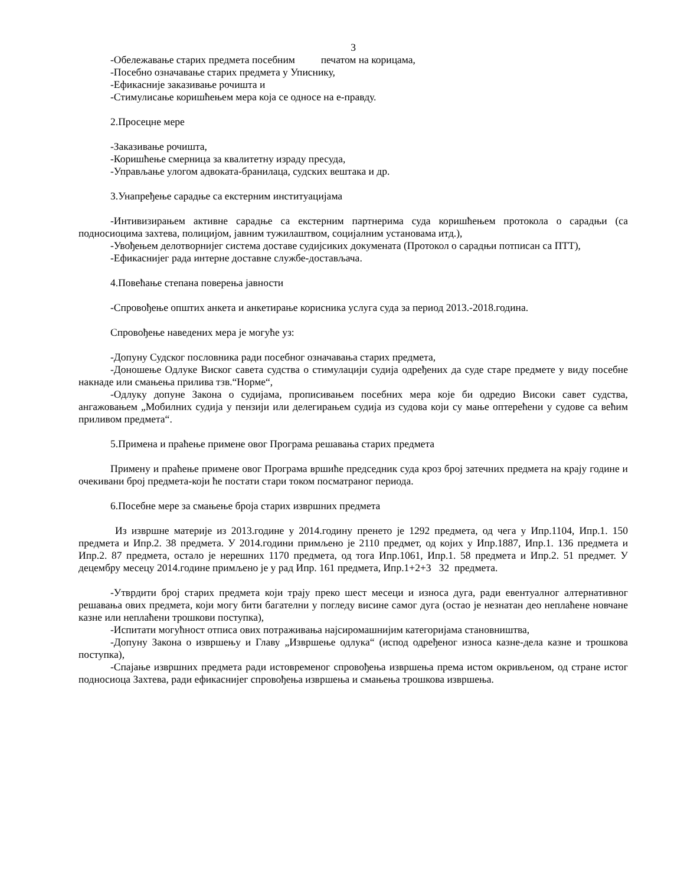3
-Обележавање старих предмета посебним печатом на корицама,
-Посебно означавање старих предмета у Уписнику,
-Ефикасније заказивање рочишта и
-Стимулисање коришћењем мера која се односе на е-правду.
2.Просецне мере
-Заказивање рочишта,
-Коришћење смерница за квалитетну израду пресуда,
-Управљање улогом адвоката-бранилаца, судских вештака и др.
3.Унапређење сарадње са екстерним институацијама
-Интивизирањем активне сарадње са екстерним партнерима суда коришћењем протокола о сарадњи (са подносиоцима захтева, полицијом, јавним тужилаштвом, социјалним установама итд.),
-Увођењем делотворнијег система доставе судијсиких докумената (Протокол о сарадњи потписан са ПТТ),
-Ефикаснијег рада интерне доставне службе-достављача.
4.Повећање степана поверења јавности
-Спровођење општих анкета и анкетирање корисника услуга суда за период 2013.-2018.година.
Спровођење наведених мера је могуће уз:
-Допуну Судског пословника ради посебног означавања старих предмета,
-Доношење Одлуке Виског савета судства о стимулацији судија одређених да суде старе предмете у виду посебне накнаде или смањења прилива тзв.“Норме“,
-Одлуку допуне Закона о судијама, прописивањем посебних мера које би одредио Високи савет судства, ангажовањем „Мобилних судија у пензији или делегирањем судија из судова који су мање оптерећени у судове са већим приливом предмета“.
5.Примена и праћење примене овог Програма решавања старих предмета
Примену и праћење примене овог Програма вршиће председник суда кроз број затечних предмета на крају године и очекивани број предмета-који ће постати стари током посматраног периода.
6.Посебне мере за смањење броја старих извршних предмета
Из извршне материје из 2013.године у 2014.годину пренето је 1292 предмета, од чега у Ипр.1104, Ипр.1. 150 предмета и Ипр.2. 38 предмета. У 2014.години примљено је 2110 предмет, од којих у Ипр.1887, Ипр.1. 136 предмета и Ипр.2. 87 предмета, остало је нерешних 1170 предмета, од тога Ипр.1061, Ипр.1. 58 предмета и Ипр.2. 51 предмет. У децембру месецу 2014.године примљено је у рад Ипр. 161 предмета, Ипр.1+2+3 32 предмета.
-Утврдити број старих предмета који трају преко шест месеци и износа дуга, ради евентуалног алтернативног решавања ових предмета, који могу бити багателни у погледу висине самог дуга (остао је незнатан део неплаћене новчане казне или неплаћени трошкови поступка),
-Испитати могућност отписа ових потраживања најсиромашнијим категоријама становништва,
-Допуну Закона о извршењу и Главу „Извршење одлука“ (испод одређеног износа казне-дела казне и трошкова поступка),
-Спајање извршних предмета ради истовременог спровођења извршења према истом окривљеном, од стране истог подносиоца Захтева, ради ефикаснијег спровођења извршења и смањења трошкова извршења.